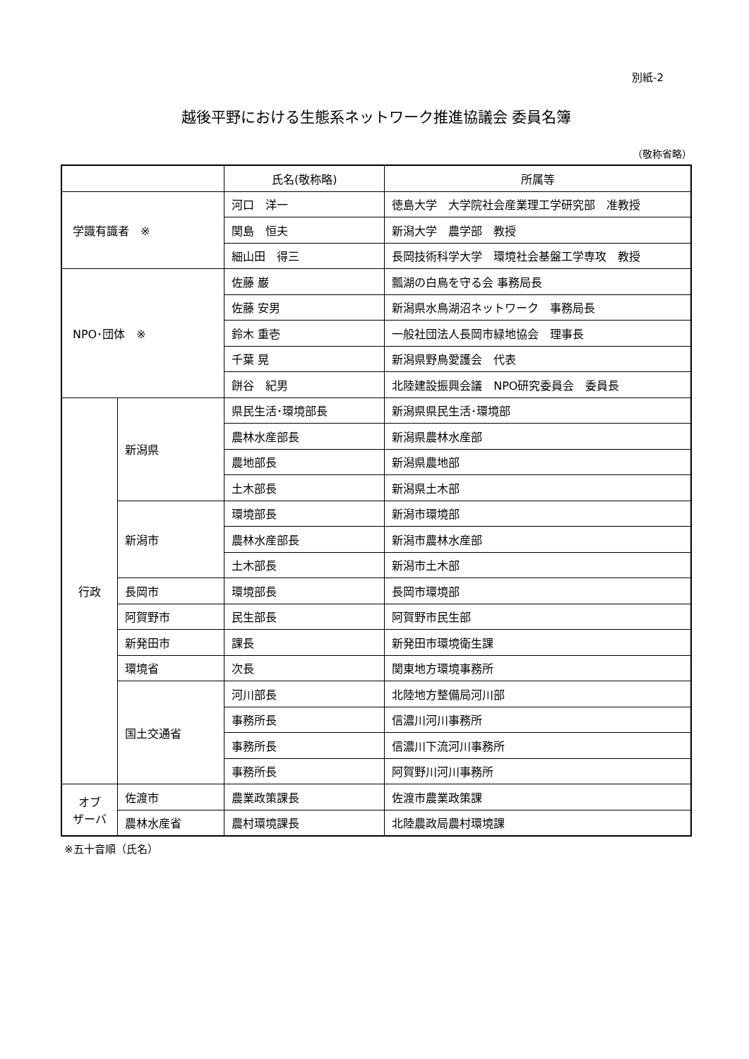別紙-2
越後平野における生態系ネットワーク推進協議会 委員名簿
（敬称省略）
| | | 氏名(敬称略) | 所属等 |
| --- | --- | --- | --- |
| 学識有識者 ※ | | 河口 洋一 | 徳島大学 大学院社会産業理工学研究部 准教授 |
| | | 関島 恒夫 | 新潟大学 農学部 教授 |
| | | 細山田 得三 | 長岡技術科学大学 環境社会基盤工学専攻 教授 |
| NPO･団体 ※ | | 佐藤 巌 | 瓢湖の白鳥を守る会 事務局長 |
| | | 佐藤 安男 | 新潟県水鳥湖沼ネットワーク 事務局長 |
| | | 鈴木 重壱 | 一般社団法人長岡市緑地協会 理事長 |
| | | 千葉 晃 | 新潟県野鳥愛護会 代表 |
| | | 餅谷 紀男 | 北陸建設振興会議 NPO研究委員会 委員長 |
| 行政 | 新潟県 | 県民生活･環境部長 | 新潟県県民生活･環境部 |
| | | 農林水産部長 | 新潟県農林水産部 |
| | | 農地部長 | 新潟県農地部 |
| | | 土木部長 | 新潟県土木部 |
| | 新潟市 | 環境部長 | 新潟市環境部 |
| | | 農林水産部長 | 新潟市農林水産部 |
| | | 土木部長 | 新潟市土木部 |
| | 長岡市 | 環境部長 | 長岡市環境部 |
| | 阿賀野市 | 民生部長 | 阿賀野市民生部 |
| | 新発田市 | 課長 | 新発田市環境衛生課 |
| | 環境省 | 次長 | 関東地方環境事務所 |
| | 国土交通省 | 河川部長 | 北陸地方整備局河川部 |
| | | 事務所長 | 信濃川河川事務所 |
| | | 事務所長 | 信濃川下流河川事務所 |
| | | 事務所長 | 阿賀野川河川事務所 |
| オブ ザーバ | 佐渡市 | 農業政策課長 | 佐渡市農業政策課 |
| | 農林水産省 | 農村環境課長 | 北陸農政局農村環境課 |
※五十音順（氏名）